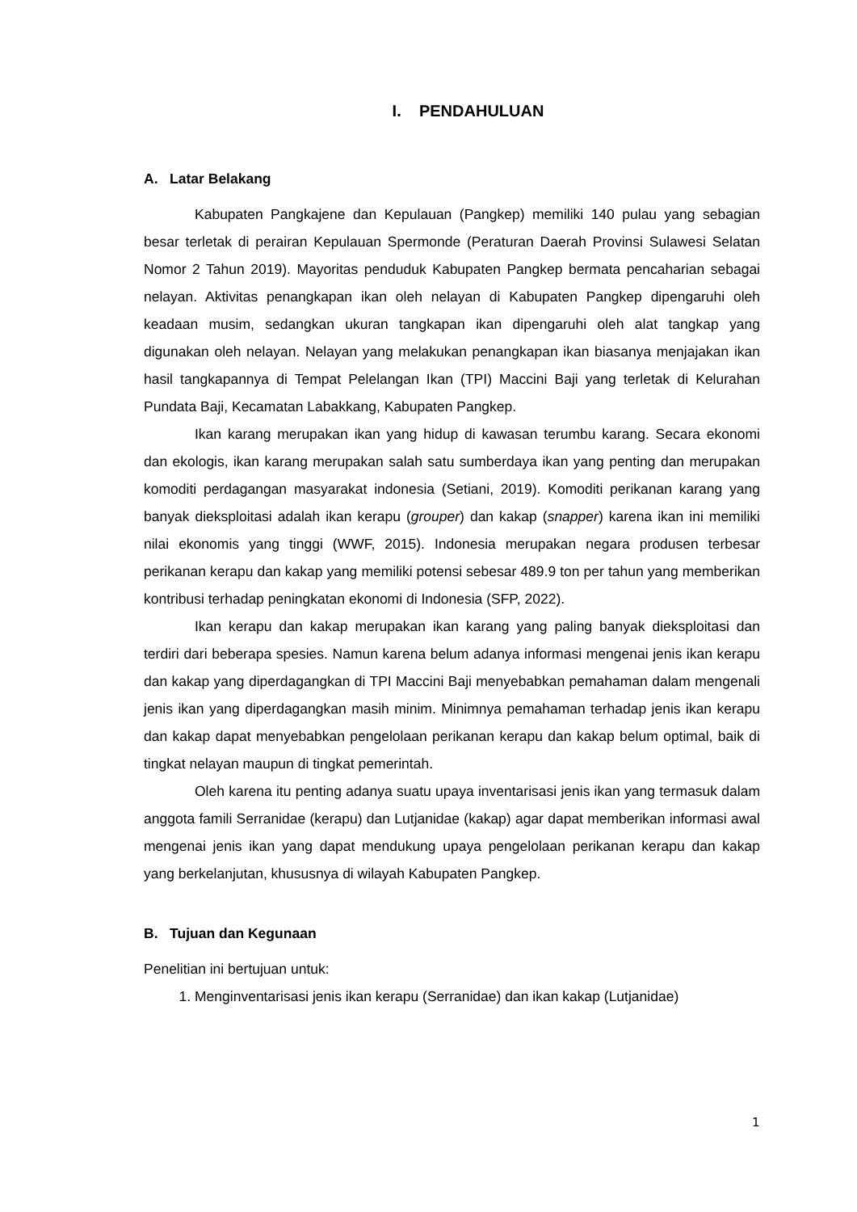I. PENDAHULUAN
A. Latar Belakang
Kabupaten Pangkajene dan Kepulauan (Pangkep) memiliki 140 pulau yang sebagian besar terletak di perairan Kepulauan Spermonde (Peraturan Daerah Provinsi Sulawesi Selatan Nomor 2 Tahun 2019). Mayoritas penduduk Kabupaten Pangkep bermata pencaharian sebagai nelayan. Aktivitas penangkapan ikan oleh nelayan di Kabupaten Pangkep dipengaruhi oleh keadaan musim, sedangkan ukuran tangkapan ikan dipengaruhi oleh alat tangkap yang digunakan oleh nelayan. Nelayan yang melakukan penangkapan ikan biasanya menjajakan ikan hasil tangkapannya di Tempat Pelelangan Ikan (TPI) Maccini Baji yang terletak di Kelurahan Pundata Baji, Kecamatan Labakkang, Kabupaten Pangkep.
Ikan karang merupakan ikan yang hidup di kawasan terumbu karang. Secara ekonomi dan ekologis, ikan karang merupakan salah satu sumberdaya ikan yang penting dan merupakan komoditi perdagangan masyarakat indonesia (Setiani, 2019). Komoditi perikanan karang yang banyak dieksploitasi adalah ikan kerapu (grouper) dan kakap (snapper) karena ikan ini memiliki nilai ekonomis yang tinggi (WWF, 2015). Indonesia merupakan negara produsen terbesar perikanan kerapu dan kakap yang memiliki potensi sebesar 489.9 ton per tahun yang memberikan kontribusi terhadap peningkatan ekonomi di Indonesia (SFP, 2022).
Ikan kerapu dan kakap merupakan ikan karang yang paling banyak dieksploitasi dan terdiri dari beberapa spesies. Namun karena belum adanya informasi mengenai jenis ikan kerapu dan kakap yang diperdagangkan di TPI Maccini Baji menyebabkan pemahaman dalam mengenali jenis ikan yang diperdagangkan masih minim. Minimnya pemahaman terhadap jenis ikan kerapu dan kakap dapat menyebabkan pengelolaan perikanan kerapu dan kakap belum optimal, baik di tingkat nelayan maupun di tingkat pemerintah.
Oleh karena itu penting adanya suatu upaya inventarisasi jenis ikan yang termasuk dalam anggota famili Serranidae (kerapu) dan Lutjanidae (kakap) agar dapat memberikan informasi awal mengenai jenis ikan yang dapat mendukung upaya pengelolaan perikanan kerapu dan kakap yang berkelanjutan, khususnya di wilayah Kabupaten Pangkep.
B. Tujuan dan Kegunaan
Penelitian ini bertujuan untuk:
1. Menginventarisasi jenis ikan kerapu (Serranidae) dan ikan kakap (Lutjanidae)
1